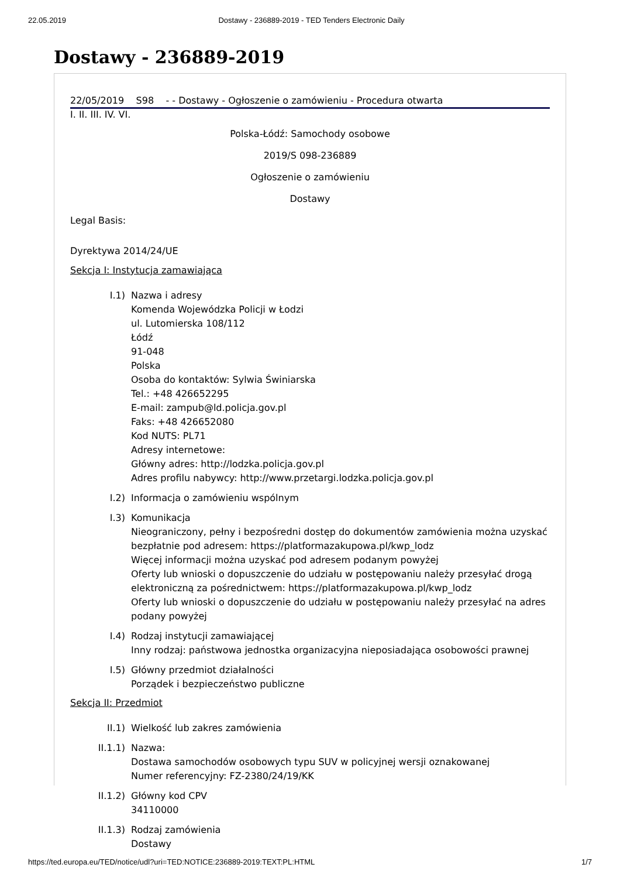22.05.2019 Dostawy - 236889-2019 - TED Tenders Electronic Daily
Dostawy - 236889-2019
22/05/2019 S98 - - Dostawy - Ogłoszenie o zamówieniu - Procedura otwarta
I. II. III. IV. VI.
Polska-Łódź: Samochody osobowe
2019/S 098-236889
Ogłoszenie o zamówieniu
Dostawy
Legal Basis:
Dyrektywa 2014/24/UE
Sekcja I: Instytucja zamawiająca
I.1) Nazwa i adresy
Komenda Wojewódzka Policji w Łodzi
ul. Lutomierska 108/112
Łódź
91-048
Polska
Osoba do kontaktów: Sylwia Świniarska
Tel.: +48 426652295
E-mail: zampub@ld.policja.gov.pl
Faks: +48 426652080
Kod NUTS: PL71
Adresy internetowe:
Główny adres: http://lodzka.policja.gov.pl
Adres profilu nabywcy: http://www.przetargi.lodzka.policja.gov.pl
I.2) Informacja o zamówieniu wspólnym
I.3) Komunikacja
Nieograniczony, pełny i bezpośredni dostęp do dokumentów zamówienia można uzyskać bezpłatnie pod adresem: https://platformazakupowa.pl/kwp_lodz
Więcej informacji można uzyskać pod adresem podanym powyżej
Oferty lub wnioski o dopuszczenie do udziału w postępowaniu należy przesyłać drogą elektroniczną za pośrednictwem: https://platformazakupowa.pl/kwp_lodz
Oferty lub wnioski o dopuszczenie do udziału w postępowaniu należy przesyłać na adres podany powyżej
I.4) Rodzaj instytucji zamawiającej
Inny rodzaj: państwowa jednostka organizacyjna nieposiadająca osobowości prawnej
I.5) Główny przedmiot działalności
Porządek i bezpieczeństwo publiczne
Sekcja II: Przedmiot
II.1) Wielkość lub zakres zamówienia
II.1.1) Nazwa:
Dostawa samochodów osobowych typu SUV w policyjnej wersji oznakowanej
Numer referencyjny: FZ-2380/24/19/KK
II.1.2) Główny kod CPV
34110000
II.1.3) Rodzaj zamówienia
Dostawy
https://ted.europa.eu/TED/notice/udl?uri=TED:NOTICE:236889-2019:TEXT:PL:HTML 1/7